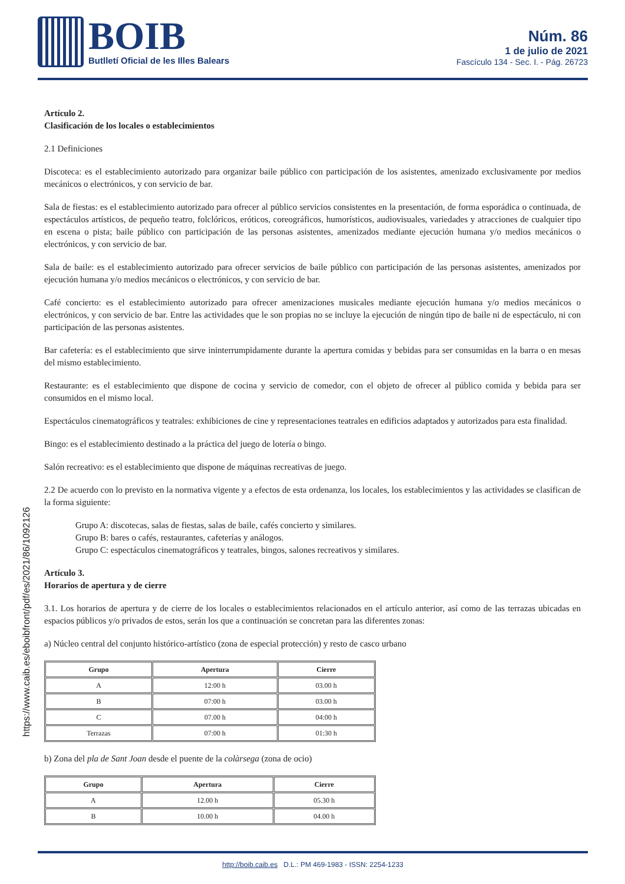BOIB
Butlletí Oficial de les Illes Balears
Núm. 86
1 de julio de 2021
Fascículo 134 - Sec. I. - Pág. 26723
https://www.caib.es/eboibfront/pdf/es/2021/86/1092126
Artículo 2.
Clasificación de los locales o establecimientos
2.1 Definiciones
Discoteca: es el establecimiento autorizado para organizar baile público con participación de los asistentes, amenizado exclusivamente por medios mecánicos o electrónicos, y con servicio de bar.
Sala de fiestas: es el establecimiento autorizado para ofrecer al público servicios consistentes en la presentación, de forma esporádica o continuada, de espectáculos artísticos, de pequeño teatro, folclóricos, eróticos, coreográficos, humorísticos, audiovisuales, variedades y atracciones de cualquier tipo en escena o pista; baile público con participación de las personas asistentes, amenizados mediante ejecución humana y/o medios mecánicos o electrónicos, y con servicio de bar.
Sala de baile: es el establecimiento autorizado para ofrecer servicios de baile público con participación de las personas asistentes, amenizados por ejecución humana y/o medios mecánicos o electrónicos, y con servicio de bar.
Café concierto: es el establecimiento autorizado para ofrecer amenizaciones musicales mediante ejecución humana y/o medios mecánicos o electrónicos, y con servicio de bar. Entre las actividades que le son propias no se incluye la ejecución de ningún tipo de baile ni de espectáculo, ni con participación de las personas asistentes.
Bar cafetería: es el establecimiento que sirve ininterrumpidamente durante la apertura comidas y bebidas para ser consumidas en la barra o en mesas del mismo establecimiento.
Restaurante: es el establecimiento que dispone de cocina y servicio de comedor, con el objeto de ofrecer al público comida y bebida para ser consumidos en el mismo local.
Espectáculos cinematográficos y teatrales: exhibiciones de cine y representaciones teatrales en edificios adaptados y autorizados para esta finalidad.
Bingo: es el establecimiento destinado a la práctica del juego de lotería o bingo.
Salón recreativo: es el establecimiento que dispone de máquinas recreativas de juego.
2.2 De acuerdo con lo previsto en la normativa vigente y a efectos de esta ordenanza, los locales, los establecimientos y las actividades se clasifican de la forma siguiente:
Grupo A: discotecas, salas de fiestas, salas de baile, cafés concierto y similares.
Grupo B: bares o cafés, restaurantes, cafeterías y análogos.
Grupo C: espectáculos cinematográficos y teatrales, bingos, salones recreativos y similares.
Artículo 3.
Horarios de apertura y de cierre
3.1. Los horarios de apertura y de cierre de los locales o establecimientos relacionados en el artículo anterior, así como de las terrazas ubicadas en espacios públicos y/o privados de estos, serán los que a continuación se concretan para las diferentes zonas:
a) Núcleo central del conjunto histórico-artístico (zona de especial protección) y resto de casco urbano
| Grupo | Apertura | Cierre |
| --- | --- | --- |
| A | 12:00 h | 03.00 h |
| B | 07:00 h | 03.00 h |
| C | 07.00 h | 04:00 h |
| Terrazas | 07:00 h | 01:30 h |
b) Zona del pla de Sant Joan desde el puente de la colàrsega (zona de ocio)
| Grupo | Apertura | Cierre |
| --- | --- | --- |
| A | 12.00 h | 05.30 h |
| B | 10.00 h | 04.00 h |
http://boib.caib.es D.L.: PM 469-1983 - ISSN: 2254-1233